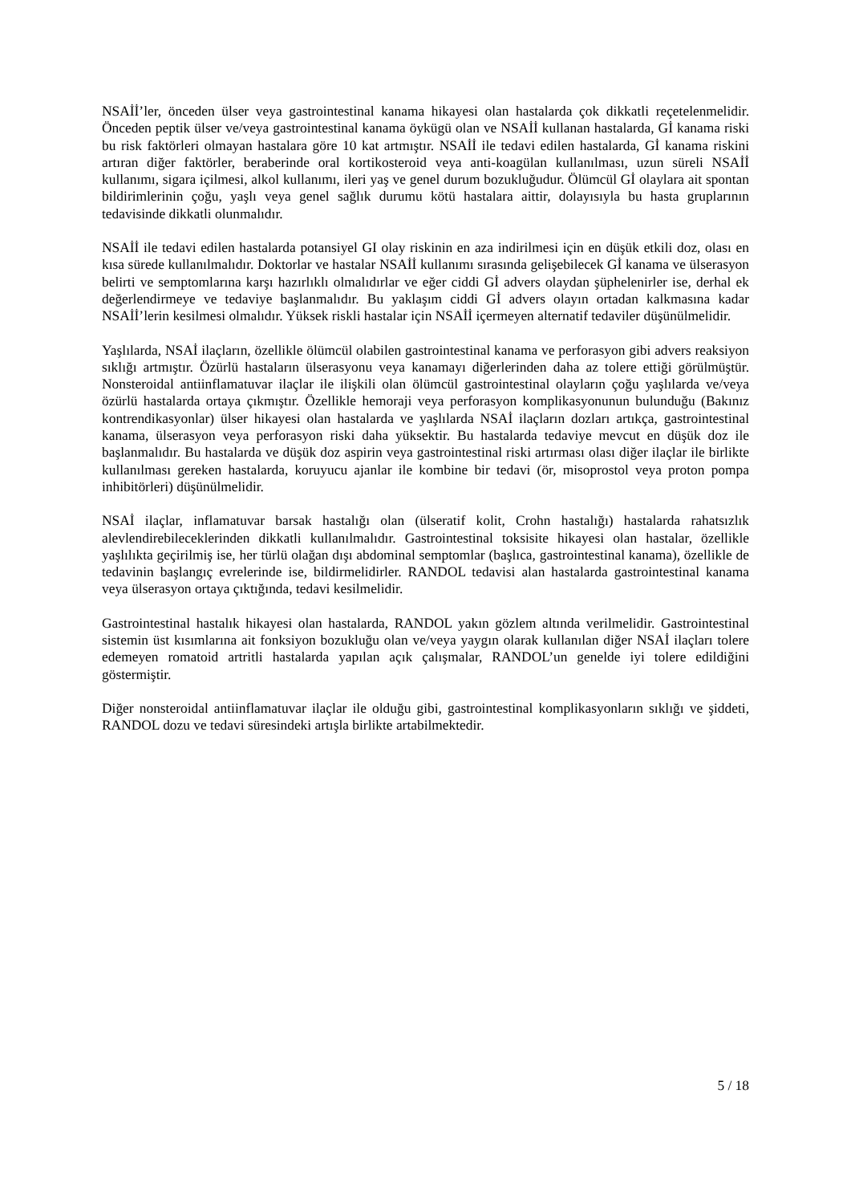NSAİİ’ler, önceden ülser veya gastrointestinal kanama hikayesi olan hastalarda çok dikkatli reçetelenmelidir. Önceden peptik ülser ve/veya gastrointestinal kanama öykügü olan ve NSAİİ kullanan hastalarda, Gİ kanama riski bu risk faktörleri olmayan hastalara göre 10 kat artmıştır. NSAİİ ile tedavi edilen hastalarda, Gİ kanama riskini artıran diğer faktörler, beraberinde oral kortikosteroid veya anti-koagülan kullanılması, uzun süreli NSAİİ kullanımı, sigara içilmesi, alkol kullanımı, ileri yaş ve genel durum bozukluğudur. Ölümcül Gİ olaylara ait spontan bildirimlerinin çoğu, yaşlı veya genel sağlık durumu kötü hastalara aittir, dolayısıyla bu hasta gruplarının tedavisinde dikkatli olunmalıdır.
NSAİİ ile tedavi edilen hastalarda potansiyel GI olay riskinin en aza indirilmesi için en düşük etkili doz, olası en kısa sürede kullanılmalıdır. Doktorlar ve hastalar NSAİİ kullanımı sırasında gelişebilecek Gİ kanama ve ülserasyon belirti ve semptomlarına karşı hazırlıklı olmalıdırlar ve eğer ciddi Gİ advers olaydan şüphelenirler ise, derhal ek değerlendirmeye ve tedaviye başlanmalıdır. Bu yaklaşım ciddi Gİ advers olayın ortadan kalkmasına kadar NSAİİ’lerin kesilmesi olmalıdır. Yüksek riskli hastalar için NSAİİ içermeyen alternatif tedaviler düşünülmelidir.
Yaşlılarda, NSAİ ilaçların, özellikle ölümcül olabilen gastrointestinal kanama ve perforasyon gibi advers reaksiyon sıklığı artmıştır. Özürlü hastaların ülserasyonu veya kanamayı diğerlerinden daha az tolere ettiği görülmüştür. Nonsteroidal antiinflamatuvar ilaçlar ile ilişkili olan ölümcül gastrointestinal olayların çoğu yaşlılarda ve/veya özürlü hastalarda ortaya çıkmıştır. Özellikle hemoraji veya perforasyon komplikasyonunun bulunduğu (Bakınız kontrendikasyonlar) ülser hikayesi olan hastalarda ve yaşlılarda NSAİ ilaçların dozları artıkça, gastrointestinal kanama, ülserasyon veya perforasyon riski daha yüksektir. Bu hastalarda tedaviye mevcut en düşük doz ile başlanmalıdır. Bu hastalarda ve düşük doz aspirin veya gastrointestinal riski artırması olası diğer ilaçlar ile birlikte kullanılması gereken hastalarda, koruyucu ajanlar ile kombine bir tedavi (ör, misoprostol veya proton pompa inhibitörleri) düşünülmelidir.
NSAİ ilaçlar, inflamatuvar barsak hastalığı olan (ülseratif kolit, Crohn hastalığı) hastalarda rahatsızlık alevlendirebileceklerinden dikkatli kullanılmalıdır. Gastrointestinal toksisite hikayesi olan hastalar, özellikle yaşlılıkta geçirilmiş ise, her türlü olağan dışı abdominal semptomlar (başlıca, gastrointestinal kanama), özellikle de tedavinin başlangıç evrelerinde ise, bildirmelidirler. RANDOL tedavisi alan hastalarda gastrointestinal kanama veya ülserasyon ortaya çıktığında, tedavi kesilmelidir.
Gastrointestinal hastalık hikayesi olan hastalarda, RANDOL yakın gözlem altında verilmelidir. Gastrointestinal sistemin üst kısımlarına ait fonksiyon bozukluğu olan ve/veya yaygın olarak kullanılan diğer NSAİ ilaçları tolere edemeyen romatoid artritli hastalarda yapılan açık çalışmalar, RANDOL’un genelde iyi tolere edildiğini göstermiştir.
Diğer nonsteroidal antiinflamatuvar ilaçlar ile olduğu gibi, gastrointestinal komplikasyonların sıklığı ve şiddeti, RANDOL dozu ve tedavi süresindeki artışla birlikte artabilmektedir.
5 / 18